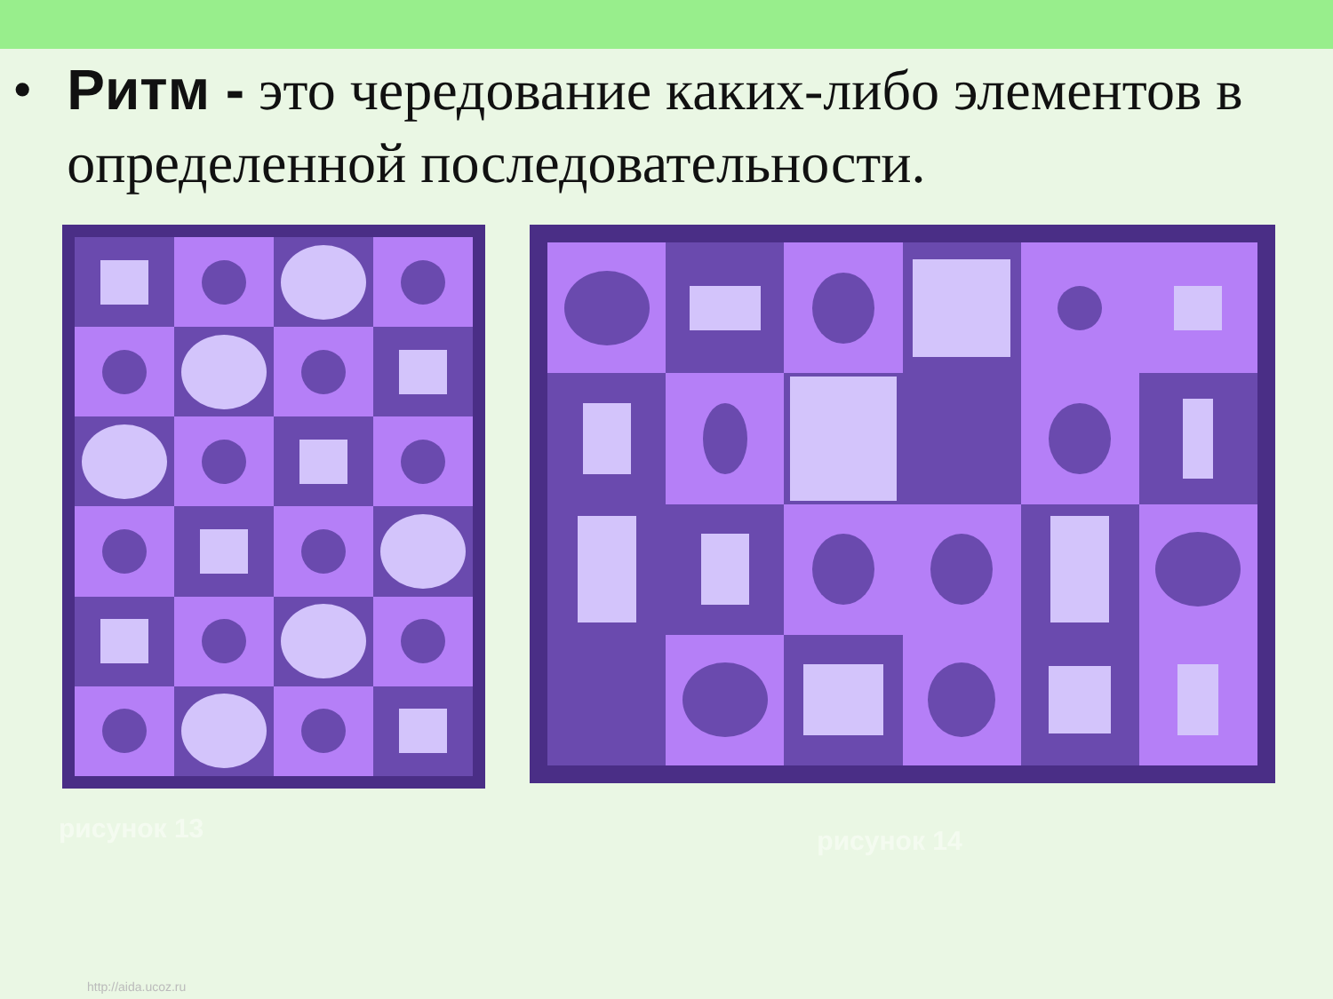• Ритм - это чередование каких-либо элементов в определенной последовательности.
рисунок 13
рисунок 14
http://aida.ucoz.ru